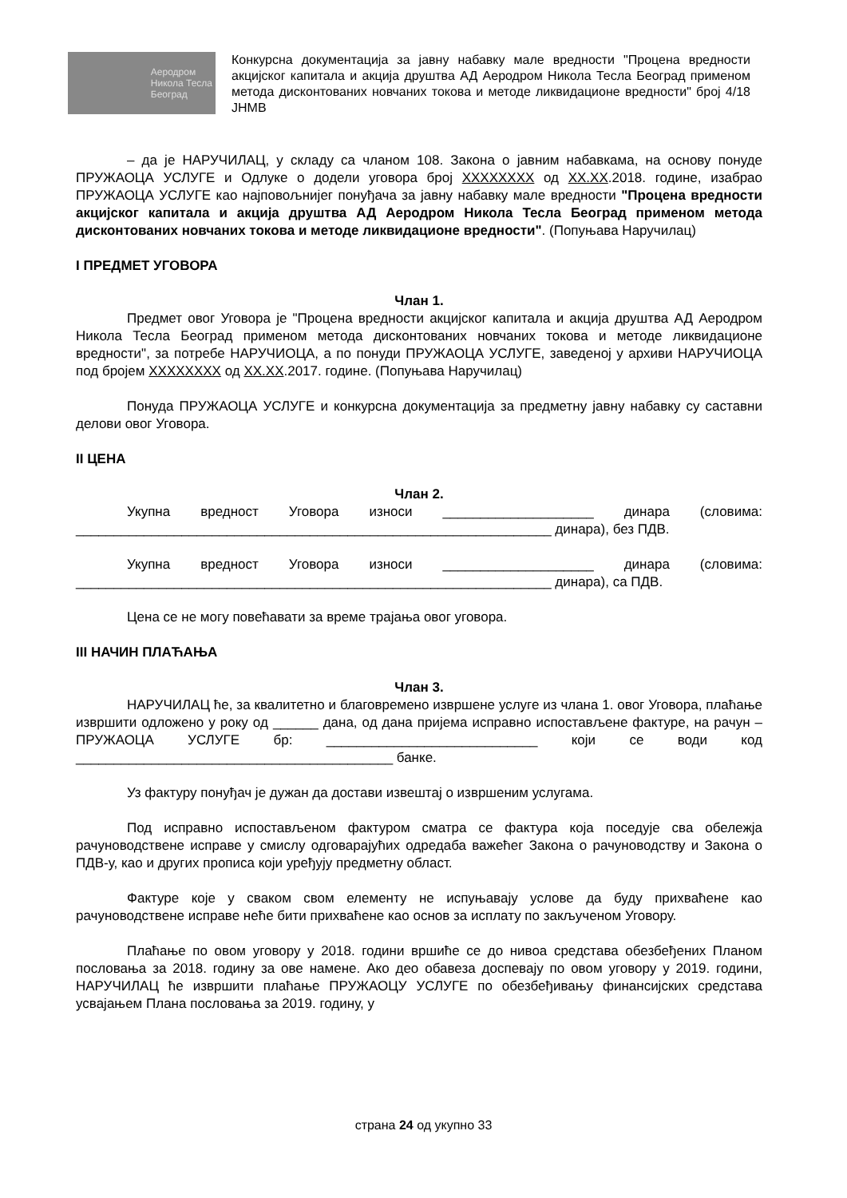Аеродром
Никола Тесла
Београд
Конкурсна документација за јавну набавку мале вредности "Процена вредности акцијског капитала и акција друштва АД Аеродром Никола Тесла Београд применом метода дисконтованих новчаних токова и методе ликвидационе вредности" број 4/18 ЈНМВ
– да је НАРУЧИЛАЦ, у складу са чланом 108. Закона о јавним набавкама, на основу понуде ПРУЖАОЦА УСЛУГЕ и Одлуке о додели уговора број XXXXXXXX од XX.XX.2018. године, изабрао ПРУЖАОЦА УСЛУГЕ као најповољнијег понуђача за јавну набавку мале вредности "Процена вредности акцијског капитала и акција друштва АД Аеродром Никола Тесла Београд применом метода дисконтованих новчаних токова и методе ликвидационе вредности". (Попуњава Наручилац)
I ПРЕДМЕТ УГОВОРА
Члан 1.
Предмет овог Уговора је "Процена вредности акцијског капитала и акција друштва АД Аеродром Никола Тесла Београд применом метода дисконтованих новчаних токова и методе ликвидационе вредности", за потребе НАРУЧИОЦА, а по понуди ПРУЖАОЦА УСЛУГЕ, заведеној у архиви НАРУЧИОЦА под бројем XXXXXXXX од XX.XX.2017. године. (Попуњава Наручилац)
Понуда ПРУЖАОЦА УСЛУГЕ и конкурсна документација за предметну јавну набавку су саставни делови овог Уговора.
II ЦЕНА
Члан 2.
Укупна вредност Уговора износи ____________________ динара (словима: _______________________________________________________________ динара), без ПДВ.
Укупна вредност Уговора износи ____________________ динара (словима: _______________________________________________________________ динара), са ПДВ.
Цена се не могу повећавати за време трајања овог уговора.
III НАЧИН ПЛАЋАЊА
Члан 3.
НАРУЧИЛАЦ ће, за квалитетно и благовремено извршене услуге из члана 1. овог Уговора, плаћање извршити одложено у року од ______ дана, од дана пријема исправно испостављене фактуре, на рачун – ПРУЖАОЦА УСЛУГЕ бр: ____________________________ који се води код __________________________________________ банке.
Уз фактуру понуђач је дужан да достави извештај о извршеним услугама.
Под исправно испостављеном фактуром сматра се фактура која поседује сва обележја рачуноводствене исправе у смислу одговарајућих одредаба важећег Закона о рачуноводству и Закона о ПДВ-у, као и других прописа који уређују предметну област.
Фактуре које у сваком свом елементу не испуњавају услове да буду прихваћене као рачуноводствене исправе неће бити прихваћене као основ за исплату по закљученом Уговору.
Плаћање по овом уговору у 2018. години вршиће се до нивоа средстава обезбеђених Планом пословања за 2018. годину за ове намене. Ако део обавеза доспевају по овом уговору у 2019. години, НАРУЧИЛАЦ ће извршити плаћање ПРУЖАОЦУ УСЛУГЕ по обезбеђивању финансијских средстава усвајањем Плана пословања за 2019. годину, у
страна 24 од укупно 33